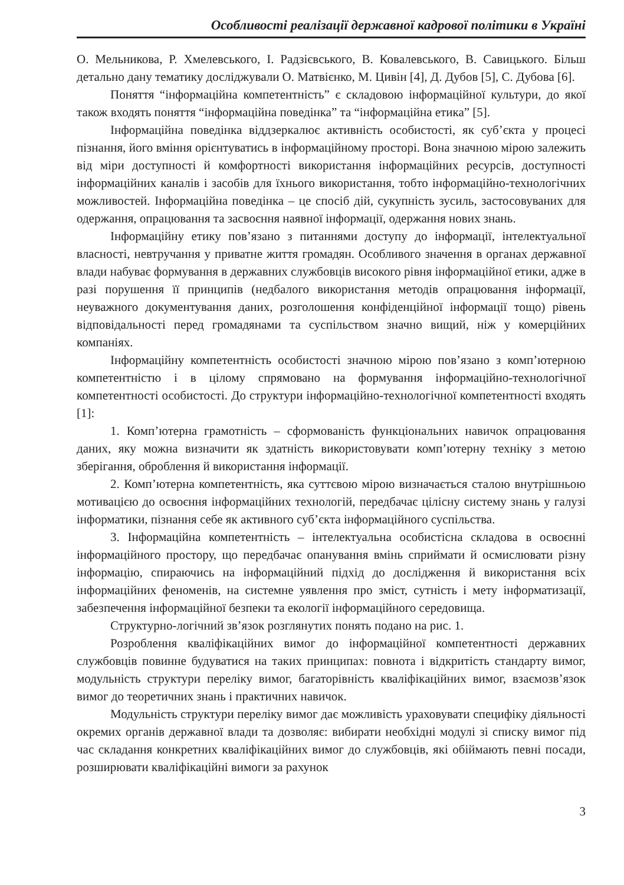Особливості реалізації державної кадрової політики в Україні
О. Мельникова, Р. Хмелевського, І. Радзієвського, В. Ковалевського, В. Савицького. Більш детально дану тематику досліджували О. Матвієнко, М. Цивін [4], Д. Дубов [5], С. Дубова [6].
Поняття “інформаційна компетентність” є складовою інформаційної культури, до якої також входять поняття “інформаційна поведінка” та “інформаційна етика” [5].
Інформаційна поведінка віддзеркалює активність особистості, як суб’єкта у процесі пізнання, його вміння орієнтуватись в інформаційному просторі. Вона значною мірою залежить від міри доступності й комфортності використання інформаційних ресурсів, доступності інформаційних каналів і засобів для їхнього використання, тобто інформаційно-технологічних можливостей. Інформаційна поведінка – це спосіб дій, сукупність зусиль, застосовуваних для одержання, опрацювання та засвоєння наявної інформації, одержання нових знань.
Інформаційну етику пов’язано з питаннями доступу до інформації, інтелектуальної власності, невтручання у приватне життя громадян. Особливого значення в органах державної влади набуває формування в державних службовців високого рівня інформаційної етики, адже в разі порушення її принципів (недбалого використання методів опрацювання інформації, неуважного документування даних, розголошення конфіденційної інформації тощо) рівень відповідальності перед громадянами та суспільством значно вищий, ніж у комерційних компаніях.
Інформаційну компетентність особистості значною мірою пов’язано з комп’ютерною компетентністю і в цілому спрямовано на формування інформаційно-технологічної компетентності особистості. До структури інформаційно-технологічної компетентності входять [1]:
1. Комп’ютерна грамотність – сформованість функціональних навичок опрацювання даних, яку можна визначити як здатність використовувати комп’ютерну техніку з метою зберігання, оброблення й використання інформації.
2. Комп’ютерна компетентність, яка суттєвою мірою визначається сталою внутрішньою мотивацією до освоєння інформаційних технологій, передбачає цілісну систему знань у галузі інформатики, пізнання себе як активного суб’єкта інформаційного суспільства.
3. Інформаційна компетентність – інтелектуальна особистісна складова в освоєнні інформаційного простору, що передбачає опанування вмінь сприймати й осмислювати різну інформацію, спираючись на інформаційний підхід до дослідження й використання всіх інформаційних феноменів, на системне уявлення про зміст, сутність і мету інформатизації, забезпечення інформаційної безпеки та екології інформаційного середовища.
Структурно-логічний зв’язок розглянутих понять подано на рис. 1.
Розроблення кваліфікаційних вимог до інформаційної компетентності державних службовців повинне будуватися на таких принципах: повнота і відкритість стандарту вимог, модульність структури переліку вимог, багаторівність кваліфікаційних вимог, взаємозв’язок вимог до теоретичних знань і практичних навичок.
Модульність структури переліку вимог дає можливість ураховувати специфіку діяльності окремих органів державної влади та дозволяє: вибирати необхідні модулі зі списку вимог під час складання конкретних кваліфікаційних вимог до службовців, які обіймають певні посади, розширювати кваліфікаційні вимоги за рахунок
3